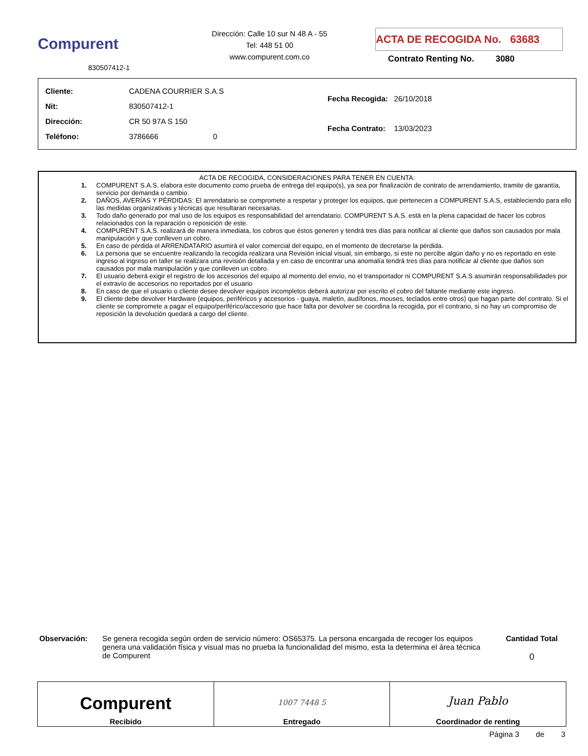Compurent
830507412-1
Dirección: Calle 10 sur N 48 A - 55
Tel: 448 51 00
www.compurent.com.co
ACTA DE RECOGIDA No. 63683
Contrato Renting No. 3080
| Cliente: | CADENA COURRIER S.A.S |
| Nit: | 830507412-1 |
| Dirección: | CR 50 97A S 150 |
| Teléfono: | 3786666 0 |
| Fecha Recogida: | 26/10/2018 |
| Fecha Contrato: | 13/03/2023 |
ACTA DE RECOGIDA, CONSIDERACIONES PARA TENER EN CUENTA:
1. COMPURENT S.A.S. elabora este documento como prueba de entrega del equipo(s), ya sea por finalización de contrato de arrendamiento, tramite de garantía, servicio por demanda o cambio.
2. DAÑOS, AVERÍAS Y PÉRDIDAS: El arrendatario se compromete a respetar y proteger los equipos, que pertenecen a COMPURENT S.A.S, estableciendo para ello las medidas organizativas y técnicas que resultaran necesarias.
3. Todo daño generado por mal uso de los equipos es responsabilidad del arrendatario. COMPURENT S.A.S. está en la plena capacidad de hacer los cobros relacionados con la reparación o reposición de este.
4. COMPURENT S.A.S. realizará de manera inmediata, los cobros que éstos generen y tendrá tres días para notificar al cliente que daños son causados por mala manipulación y que conlleven un cobro.
5. En caso de pérdida el ARRENDATARIO asumirá el valor comercial del equipo, en el momento de decretarse la pérdida.
6. La persona que se encuentre realizando la recogida realizara una Revisión inicial visual, sin embargo, si este no percibe algún daño y no es reportado en este ingreso al ingreso en taller se realizara una revisión detallada y en caso de encontrar una anomalía tendrá tres días para notificar al cliente que daños son causados por mala manipulación y que conlleven un cobro.
7. El usuario deberá exigir el registro de los accesorios del equipo al momento del envío, no el transportador ni COMPURENT S.A.S asumirán responsabilidades por el extravío de accesorios no reportados por el usuario
8. En caso de que el usuario o cliente desee devolver equipos incompletos deberá autorizar por escrito el cobro del faltante mediante este ingreso.
9. El cliente debe devolver Hardware (equipos, periféricos y accesorios - guaya, maletín, audífonos, mouses, teclados entre otros) que hagan parte del contrato. Si el cliente se compromete a pagar el equipo/periférico/accesorio que hace falta por devolver se coordina la recogida, por el contrario, si no hay un compromiso de reposición la devolución quedará a cargo del cliente.
Observación: Se genera recogida según orden de servicio número: OS65375. La persona encargada de recoger los equipos genera una validación física y visual mas no prueba la funcionalidad del mismo, esta la determina el área técnica de Compurent
Cantidad Total
0
| Compurent Recibido | 1007 7448 5 Entregado | Juan Pablo Coordinador de renting |
Página 3 de 3